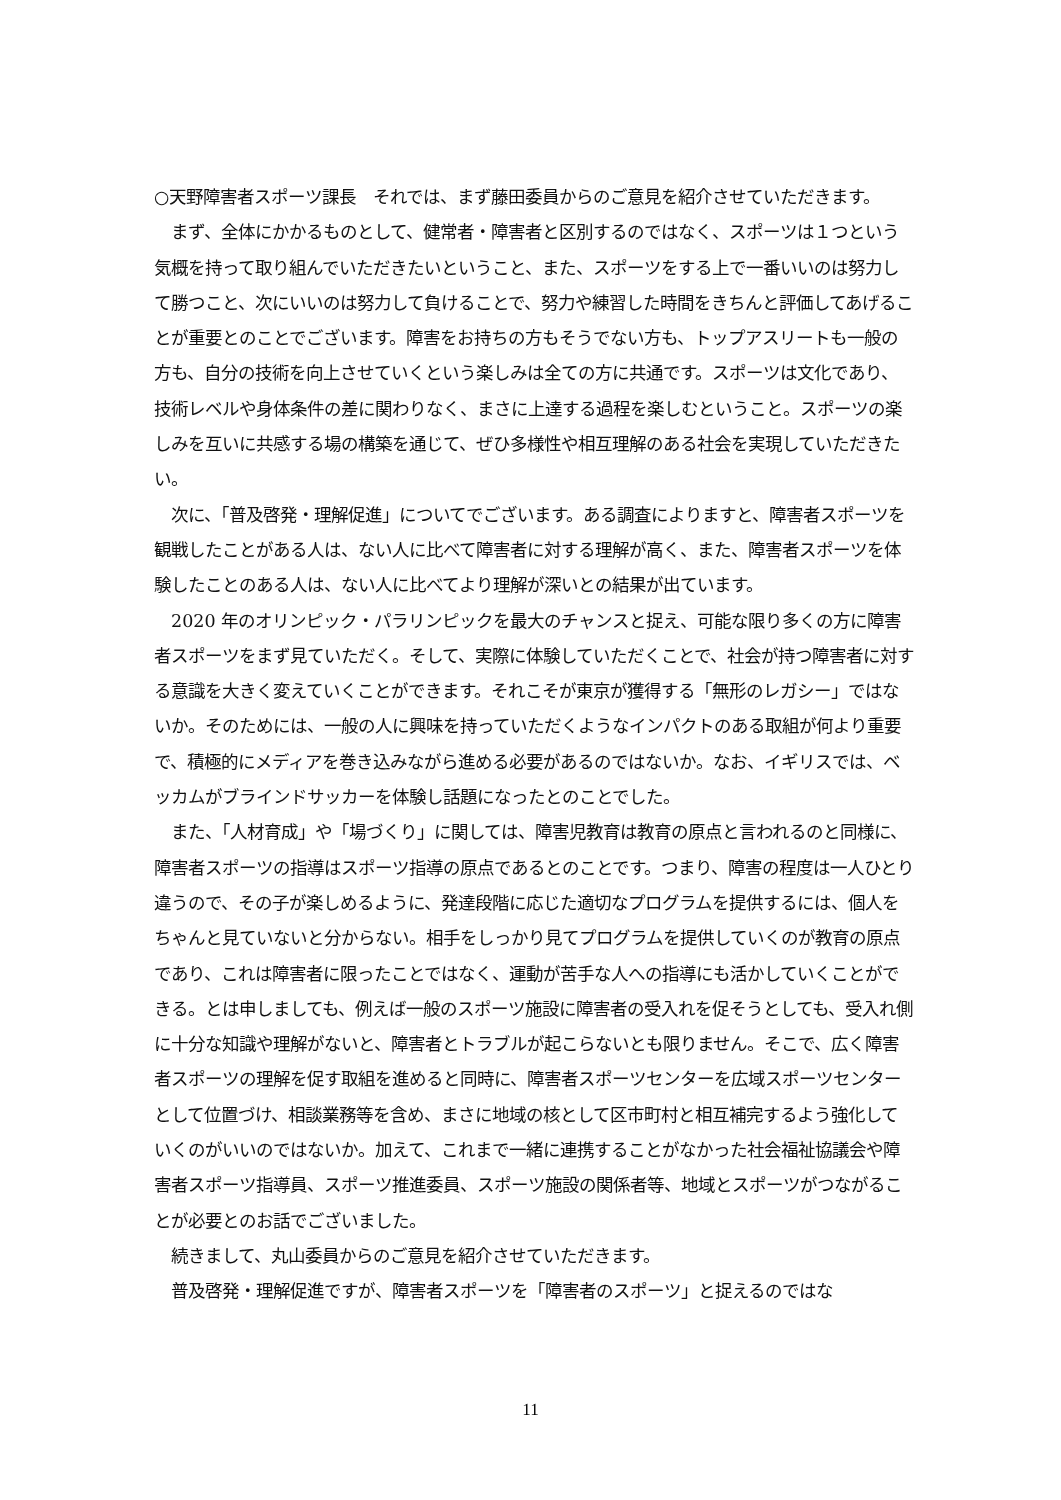○天野障害者スポーツ課長　それでは、まず藤田委員からのご意見を紹介させていただきます。
　まず、全体にかかるものとして、健常者・障害者と区別するのではなく、スポーツは１つという気概を持って取り組んでいただきたいということ、また、スポーツをする上で一番いいのは努力して勝つこと、次にいいのは努力して負けることで、努力や練習した時間をきちんと評価してあげることが重要とのことでございます。障害をお持ちの方もそうでない方も、トップアスリートも一般の方も、自分の技術を向上させていくという楽しみは全ての方に共通です。スポーツは文化であり、技術レベルや身体条件の差に関わりなく、まさに上達する過程を楽しむということ。スポーツの楽しみを互いに共感する場の構築を通じて、ぜひ多様性や相互理解のある社会を実現していただきたい。
　次に、「普及啓発・理解促進」についてでございます。ある調査によりますと、障害者スポーツを観戦したことがある人は、ない人に比べて障害者に対する理解が高く、また、障害者スポーツを体験したことのある人は、ない人に比べてより理解が深いとの結果が出ています。
　2020 年のオリンピック・パラリンピックを最大のチャンスと捉え、可能な限り多くの方に障害者スポーツをまず見ていただく。そして、実際に体験していただくことで、社会が持つ障害者に対する意識を大きく変えていくことができます。それこそが東京が獲得する「無形のレガシー」ではないか。そのためには、一般の人に興味を持っていただくようなインパクトのある取組が何より重要で、積極的にメディアを巻き込みながら進める必要があるのではないか。なお、イギリスでは、ベッカムがブラインドサッカーを体験し話題になったとのことでした。
　また、「人材育成」や「場づくり」に関しては、障害児教育は教育の原点と言われるのと同様に、障害者スポーツの指導はスポーツ指導の原点であるとのことです。つまり、障害の程度は一人ひとり違うので、その子が楽しめるように、発達段階に応じた適切なプログラムを提供するには、個人をちゃんと見ていないと分からない。相手をしっかり見てプログラムを提供していくのが教育の原点であり、これは障害者に限ったことではなく、運動が苦手な人への指導にも活かしていくことができる。とは申しましても、例えば一般のスポーツ施設に障害者の受入れを促そうとしても、受入れ側に十分な知識や理解がないと、障害者とトラブルが起こらないとも限りません。そこで、広く障害者スポーツの理解を促す取組を進めると同時に、障害者スポーツセンターを広域スポーツセンターとして位置づけ、相談業務等を含め、まさに地域の核として区市町村と相互補完するよう強化していくのがいいのではないか。加えて、これまで一緒に連携することがなかった社会福祉協議会や障害者スポーツ指導員、スポーツ推進委員、スポーツ施設の関係者等、地域とスポーツがつながることが必要とのお話でございました。
　続きまして、丸山委員からのご意見を紹介させていただきます。
　普及啓発・理解促進ですが、障害者スポーツを「障害者のスポーツ」と捉えるのではな
11